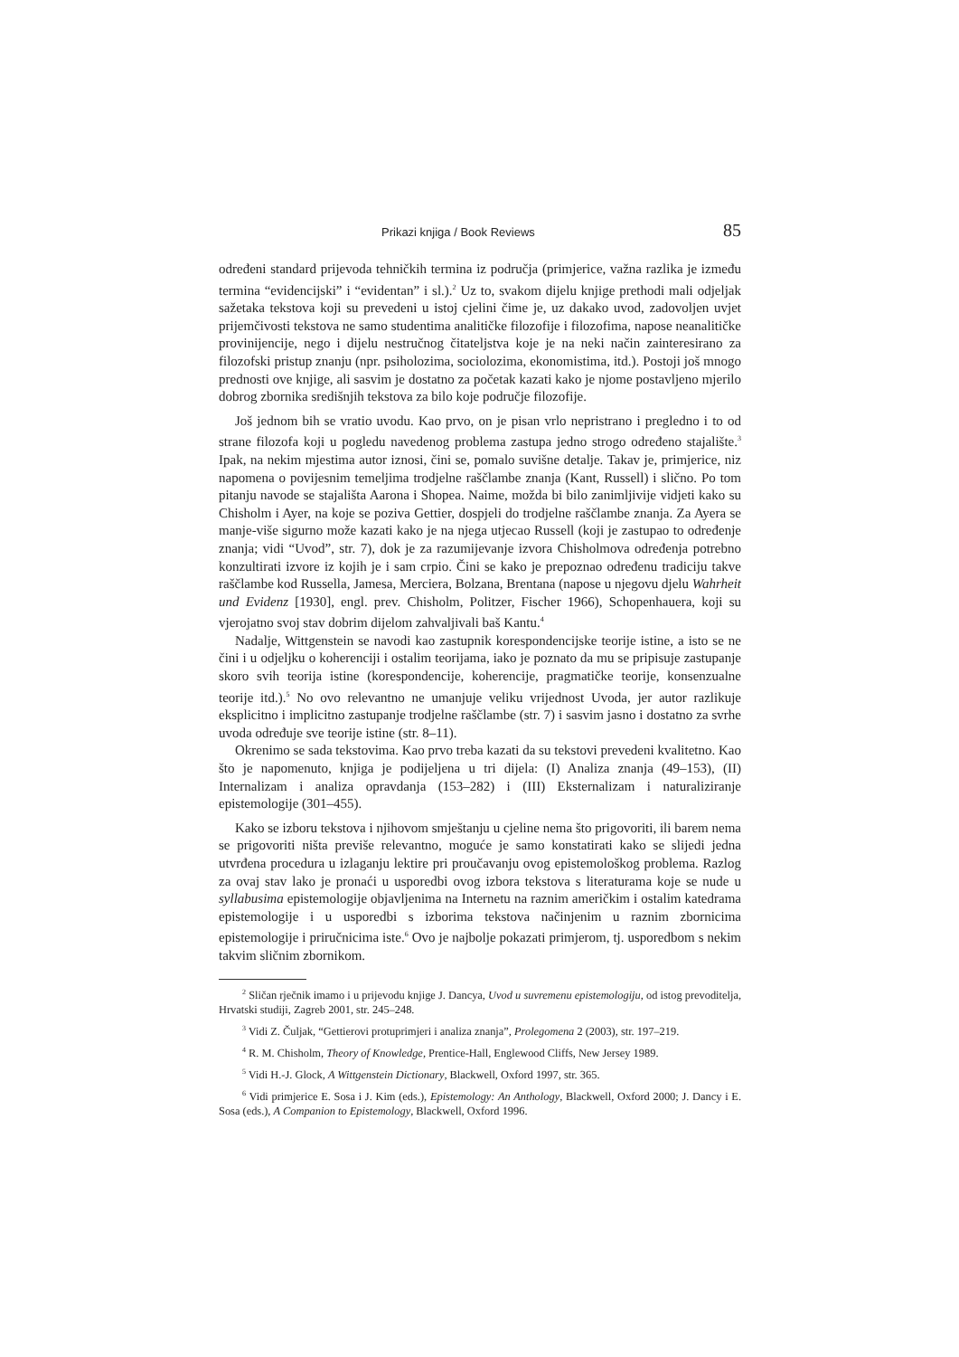Prikazi knjiga / Book Reviews 85
određeni standard prijevoda tehničkih termina iz područja (primjerice, važna razlika je između termina “evidencijski” i “evidentan” i sl.).<sup>2</sup> Uz to, svakom dijelu knjige prethodi mali odjeljak sažetaka tekstova koji su prevedeni u istoj cjelini čime je, uz dakako uvod, zadovoljen uvjet prijemčivosti tekstova ne samo studentima analitičke filozofije i filozofima, napose neanalitičke provinijencije, nego i dijelu nestručnog čitateljstva koje je na neki način zainteresirano za filozofski pristup znanju (npr. psiholozima, sociolozima, ekonomistima, itd.). Postoji još mnogo prednosti ove knjige, ali sasvim je dostatno za početak kazati kako je njome postavljeno mjerilo dobrog zbornika središnjih tekstova za bilo koje područje filozofije.
Još jednom bih se vratio uvodu. Kao prvo, on je pisan vrlo nepristrano i pregledno i to od strane filozofa koji u pogledu navedenog problema zastupa jedno strogo određeno stajalište.<sup>3</sup> Ipak, na nekim mjestima autor iznosi, čini se, pomalo suvišne detalje. Takav je, primjerice, niz napomena o povijesnim temeljima trodjelne raščlambe znanja (Kant, Russell) i slično. Po tom pitanju navode se stajališta Aarona i Shopea. Naime, možda bi bilo zanimljivije vidjeti kako su Chisholm i Ayer, na koje se poziva Gettier, dospjeli do trodjelne raščlambe znanja. Za Ayera se manje-više sigurno može kazati kako je na njega utjecao Russell (koji je zastupao to određenje znanja; vidi “Uvod”, str. 7), dok je za razumijevanje izvora Chisholmova određenja potrebno konzultirati izvore iz kojih je i sam crpio. Čini se kako je prepoznao određenu tradiciju takve raščlambe kod Russella, Jamesa, Merciera, Bolzana, Brentana (napose u njegovu djelu Wahrheit und Evidenz [1930], engl. prev. Chisholm, Politzer, Fischer 1966), Schopenhauera, koji su vjerojatno svoj stav dobrim dijelom zahvaljivali baš Kantu.<sup>4</sup>
Nadalje, Wittgenstein se navodi kao zastupnik korespondencijske teorije istine, a isto se ne čini i u odjeljku o koherenciji i ostalim teorijama, iako je poznato da mu se pripisuje zastupanje skoro svih teorija istine (korespondencije, koherencije, pragmatičke teorije, konsenzualne teorije itd.).<sup>5</sup> No ovo relevantno ne umanjuje veliku vrijednost Uvoda, jer autor razlikuje eksplicitno i implicitno zastupanje trodjelne raščlambe (str. 7) i sasvim jasno i dostatno za svrhe uvoda određuje sve teorije istine (str. 8–11).
Okrenimo se sada tekstovima. Kao prvo treba kazati da su tekstovi prevedeni kvalitetno. Kao što je napomenuto, knjiga je podijeljena u tri dijela: (I) Analiza znanja (49–153), (II) Internalizam i analiza opravdanja (153–282) i (III) Eksternalizam i naturaliziranje epistemologije (301–455).
Kako se izboru tekstova i njihovom smještanju u cjeline nema što prigovoriti, ili barem nema se prigovoriti ništa previše relevantno, moguće je samo konstatirati kako se slijedi jedna utvrđena procedura u izlaganju lektire pri proučavanju ovog epistemološkog problema. Razlog za ovaj stav lako je pronaći u usporedbi ovog izbora tekstova s literaturama koje se nude u syllabusima epistemologije objavljenima na Internetu na raznim američkim i ostalim katedrama epistemologije i u usporedbi s izborima tekstova načinjenim u raznim zbornicima epistemologije i priručnicima iste.<sup>6</sup> Ovo je najbolje pokazati primjerom, tj. usporedbom s nekim takvim sličnim zbornikom.
<sup>2</sup> Sličan rječnik imamo i u prijevodu knjige J. Dancya, Uvod u suvremenu epistemologiju, od istog prevoditelja, Hrvatski studiji, Zagreb 2001, str. 245–248.
<sup>3</sup> Vidi Z. Čuljak, “Gettierovi protuprimjeri i analiza znanja”, Prolegomena 2 (2003), str. 197–219.
<sup>4</sup> R. M. Chisholm, Theory of Knowledge, Prentice-Hall, Englewood Cliffs, New Jersey 1989.
<sup>5</sup> Vidi H.-J. Glock, A Wittgenstein Dictionary, Blackwell, Oxford 1997, str. 365.
<sup>6</sup> Vidi primjerice E. Sosa i J. Kim (eds.), Epistemology: An Anthology, Blackwell, Oxford 2000; J. Dancy i E. Sosa (eds.), A Companion to Epistemology, Blackwell, Oxford 1996.